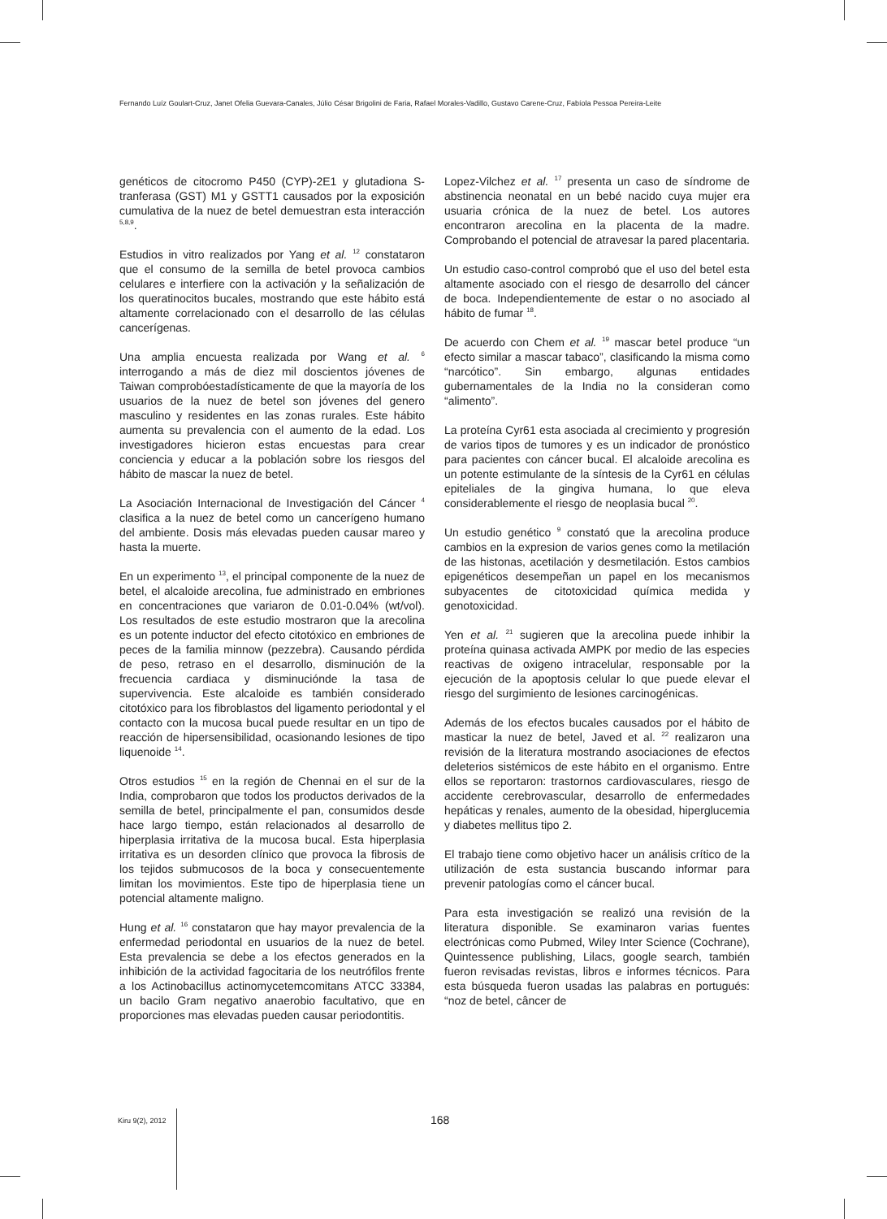Fernando Luíz Goulart-Cruz, Janet Ofelia Guevara-Canales, Júlio César Brigolini de Faria, Rafael Morales-Vadillo, Gustavo Carene-Cruz, Fabíola Pessoa Pereira-Leite
genéticos de citocromo P450 (CYP)-2E1 y glutadiona S-tranferasa (GST) M1 y GSTT1 causados por la exposición cumulativa de la nuez de betel demuestran esta interacción <sup>5,8,9</sup>.
Estudios in vitro realizados por Yang et al. <sup>12</sup> constataron que el consumo de la semilla de betel provoca cambios celulares e interfiere con la activación y la señalización de los queratinocitos bucales, mostrando que este hábito está altamente correlacionado con el desarrollo de las células cancerígenas.
Una amplia encuesta realizada por Wang et al. <sup>6</sup> interrogando a más de diez mil doscientos jóvenes de Taiwan comprobóestadísticamente de que la mayoría de los usuarios de la nuez de betel son jóvenes del genero masculino y residentes en las zonas rurales. Este hábito aumenta su prevalencia con el aumento de la edad. Los investigadores hicieron estas encuestas para crear conciencia y educar a la población sobre los riesgos del hábito de mascar la nuez de betel.
La Asociación Internacional de Investigación del Cáncer <sup>4</sup> clasifica a la nuez de betel como un cancerígeno humano del ambiente. Dosis más elevadas pueden causar mareo y hasta la muerte.
En un experimento <sup>13</sup>, el principal componente de la nuez de betel, el alcaloide arecolina, fue administrado en embriones en concentraciones que variaron de 0.01-0.04% (wt/vol). Los resultados de este estudio mostraron que la arecolina es un potente inductor del efecto citotóxico en embriones de peces de la familia minnow (pezzebra). Causando pérdida de peso, retraso en el desarrollo, disminución de la frecuencia cardiaca y disminucióndе la tasa de supervivencia. Este alcaloide es también considerado citotóxico para los fibroblastos del ligamento periodontal y el contacto con la mucosa bucal puede resultar en un tipo de reacción de hipersensibilidad, ocasionando lesiones de tipo liquenoide <sup>14</sup>.
Otros estudios <sup>15</sup> en la región de Chennai en el sur de la India, comprobaron que todos los productos derivados de la semilla de betel, principalmente el pan, consumidos desde hace largo tiempo, están relacionados al desarrollo de hiperplasia irritativa de la mucosa bucal. Esta hiperplasia irritativa es un desorden clínico que provoca la fibrosis de los tejidos submucosos de la boca y consecuentemente limitan los movimientos. Este tipo de hiperplasia tiene un potencial altamente maligno.
Hung et al. <sup>16</sup> constataron que hay mayor prevalencia de la enfermedad periodontal en usuarios de la nuez de betel. Esta prevalencia se debe a los efectos generados en la inhibición de la actividad fagocitaria de los neutrófilos frente a los Actinobacillus actinomycetemcomitans ATCC 33384, un bacilo Gram negativo anaerobio facultativo, que en proporciones mas elevadas pueden causar periodontitis.
Lopez-Vilchez et al. <sup>17</sup> presenta un caso de síndrome de abstinencia neonatal en un bebé nacido cuya mujer era usuaria crónica de la nuez de betel. Los autores encontraron arecolina en la placenta de la madre. Comprobando el potencial de atravesar la pared placentaria.
Un estudio caso-control comprobó que el uso del betel esta altamente asociado con el riesgo de desarrollo del cáncer de boca. Independientemente de estar o no asociado al hábito de fumar <sup>18</sup>.
De acuerdo con Chem et al. <sup>19</sup> mascar betel produce “un efecto similar a mascar tabaco”, clasificando la misma como “narcótico”. Sin embargo, algunas entidades gubernamentales de la India no la consideran como “alimento”.
La proteína Cyr61 esta asociada al crecimiento y progresión de varios tipos de tumores y es un indicador de pronóstico para pacientes con cáncer bucal. El alcaloide arecolina es un potente estimulante de la síntesis de la Cyr61 en células epiteliales de la gingiva humana, lo que eleva considerablemente el riesgo de neoplasia bucal <sup>20</sup>.
Un estudio genético <sup>9</sup> constató que la arecolina produce cambios en la expresion de varios genes como la metilación de las histonas, acetilación y desmetilación. Estos cambios epigenéticos desempeñan un papel en los mecanismos subyacentes de citotoxicidad química medida y genotoxicidad.
Yen et al. <sup>21</sup> sugieren que la arecolina puede inhibir la proteína quinasa activada AMPK por medio de las especies reactivas de oxigeno intracelular, responsable por la ejecución de la apoptosis celular lo que puede elevar el riesgo del surgimiento de lesiones carcinogénicas.
Además de los efectos bucales causados por el hábito de masticar la nuez de betel, Javed et al. <sup>22</sup> realizaron una revisión de la literatura mostrando asociaciones de efectos deleterios sistémicos de este hábito en el organismo. Entre ellos se reportaron: trastornos cardiovasculares, riesgo de accidente cerebrovascular, desarrollo de enfermedades hepáticas y renales, aumento de la obesidad, hiperglucemia y diabetes mellitus tipo 2.
El trabajo tiene como objetivo hacer un análisis crítico de la utilización de esta sustancia buscando informar para prevenir patologías como el cáncer bucal.
Para esta investigación se realizó una revisión de la literatura disponible. Se examinaron varias fuentes electrónicas como Pubmed, Wiley Inter Science (Cochrane), Quintessence publishing, Lilacs, google search, también fueron revisadas revistas, libros e informes técnicos. Para esta búsqueda fueron usadas las palabras en portugués: “noz de betel, câncer de
Kiru 9(2), 2012 168